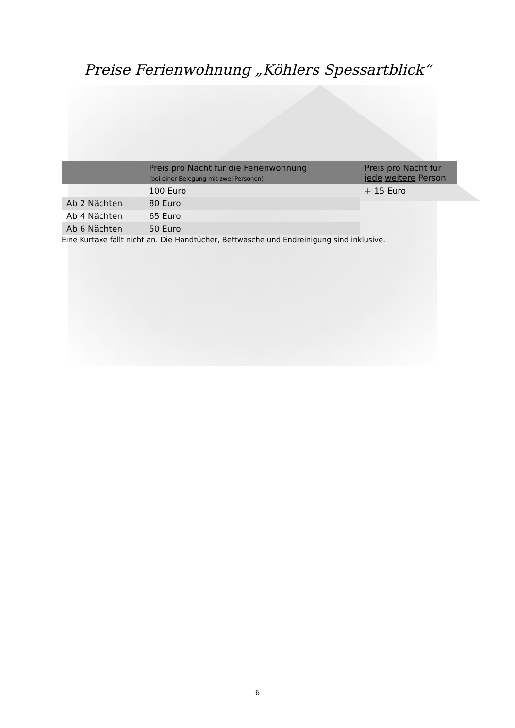Preise Ferienwohnung „Köhlers Spessartblick“
| | Preis pro Nacht für die Ferienwohnung (bei einer Belegung mit zwei Personen) | Preis pro Nacht für jede weitere Person |
| --- | --- | --- |
| | 100 Euro | + 15 Euro |
| Ab 2 Nächten | 80 Euro | |
| Ab 4 Nächten | 65 Euro | |
| Ab 6 Nächten | 50 Euro | |
Eine Kurtaxe fällt nicht an. Die Handtücher, Bettwäsche und Endreinigung sind inklusive.
6